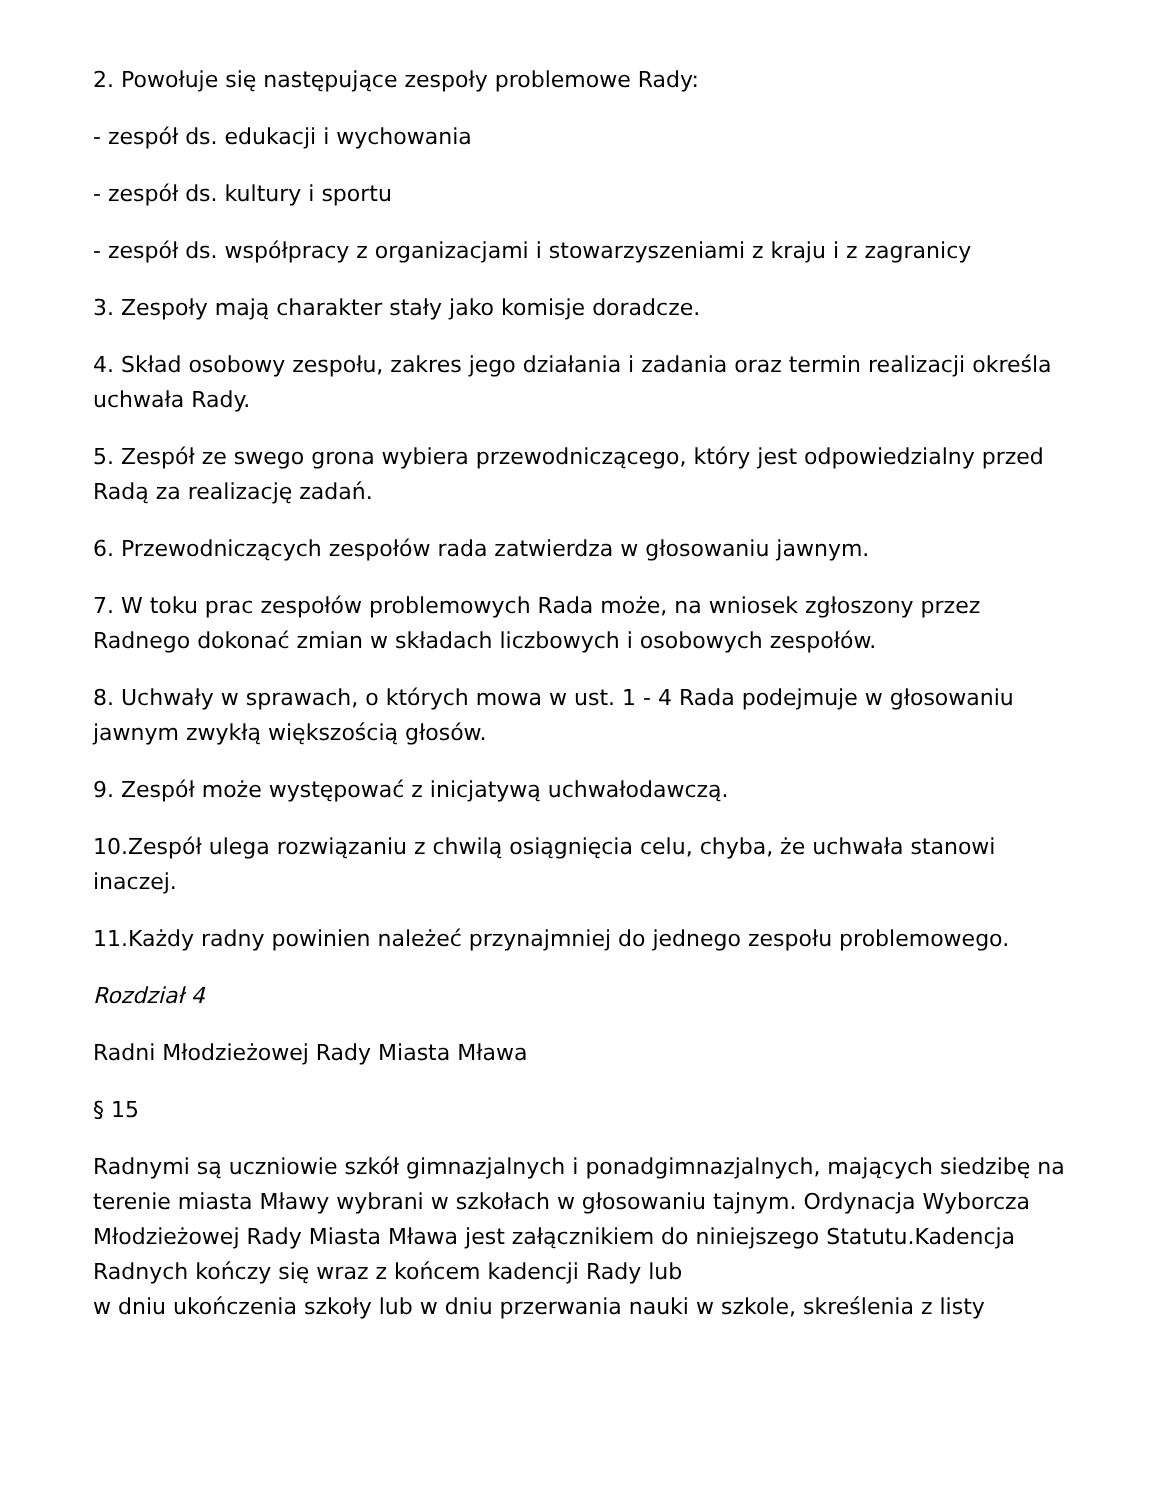2. Powołuje się następujące zespoły problemowe Rady:
- zespół ds. edukacji i wychowania
- zespół ds. kultury i sportu
- zespół ds. współpracy z organizacjami i stowarzyszeniami z kraju i z zagranicy
3. Zespoły mają charakter stały jako komisje doradcze.
4. Skład osobowy zespołu, zakres jego działania i zadania oraz termin realizacji określa uchwała Rady.
5. Zespół ze swego grona wybiera przewodniczącego, który jest odpowiedzialny przed Radą za realizację zadań.
6. Przewodniczących zespołów rada zatwierdza w głosowaniu jawnym.
7. W toku prac zespołów problemowych Rada może, na wniosek zgłoszony przez Radnego dokonać zmian w składach liczbowych i osobowych zespołów.
8. Uchwały w sprawach, o których mowa w ust. 1 - 4 Rada podejmuje w głosowaniu jawnym zwykłą większością głosów.
9. Zespół może występować z inicjatywą uchwałodawczą.
10.Zespół ulega rozwiązaniu z chwilą osiągnięcia celu, chyba, że uchwała stanowi inaczej.
11.Każdy radny powinien należeć przynajmniej do jednego zespołu problemowego.
Rozdział 4
Radni Młodzieżowej Rady Miasta Mława
§ 15
Radnymi są uczniowie szkół gimnazjalnych i ponadgimnazjalnych, mających siedzibę na terenie miasta Mławy wybrani w szkołach w głosowaniu tajnym. Ordynacja Wyborcza Młodzieżowej Rady Miasta Mława jest załącznikiem do niniejszego Statutu.Kadencja Radnych kończy się wraz z końcem kadencji Rady lub
w dniu ukończenia szkoły lub w dniu przerwania nauki w szkole, skreślenia z listy